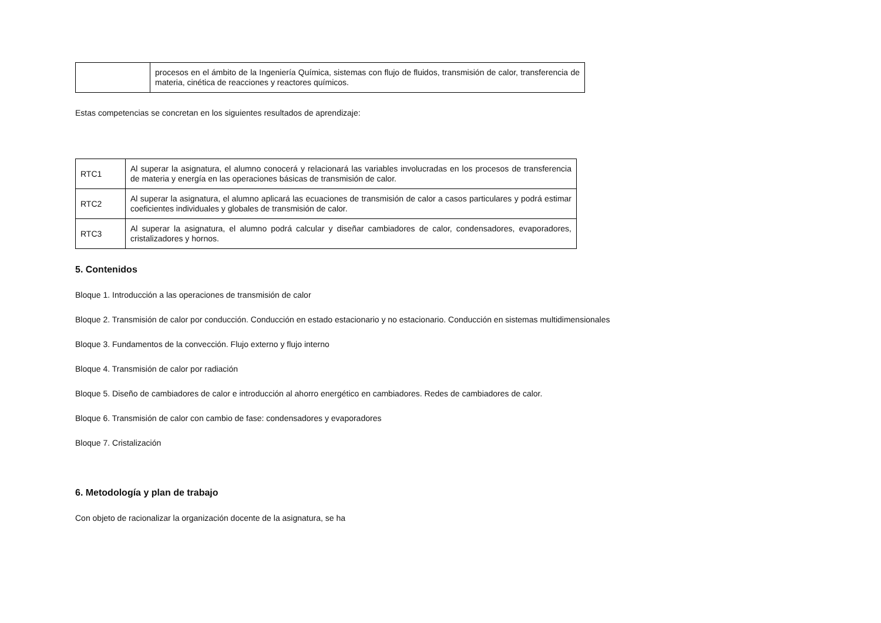| | procesos en el ámbito de la Ingeniería Química, sistemas con flujo de fluidos, transmisión de calor, transferencia de materia, cinética de reacciones y reactores químicos. |
Estas competencias se concretan en los siguientes resultados de aprendizaje:
| RTC1 | Al superar la asignatura, el alumno conocerá y relacionará las variables involucradas en los procesos de transferencia de materia y energía en las operaciones básicas de transmisión de calor. |
| RTC2 | Al superar la asignatura, el alumno aplicará las ecuaciones de transmisión de calor a casos particulares y podrá estimar coeficientes individuales y globales de transmisión de calor. |
| RTC3 | Al superar la asignatura, el alumno podrá calcular y diseñar cambiadores de calor, condensadores, evaporadores, cristalizadores y hornos. |
5. Contenidos
Bloque 1. Introducción a las operaciones de transmisión de calor
Bloque 2. Transmisión de calor por conducción. Conducción en estado estacionario y no estacionario. Conducción en sistemas multidimensionales
Bloque 3. Fundamentos de la convección. Flujo externo y flujo interno
Bloque 4. Transmisión de calor por radiación
Bloque 5. Diseño de cambiadores de calor e introducción al ahorro energético en cambiadores. Redes de cambiadores de calor.
Bloque 6. Transmisión de calor con cambio de fase: condensadores y evaporadores
Bloque 7. Cristalización
6. Metodología y plan de trabajo
Con objeto de racionalizar la organización docente de la asignatura, se ha